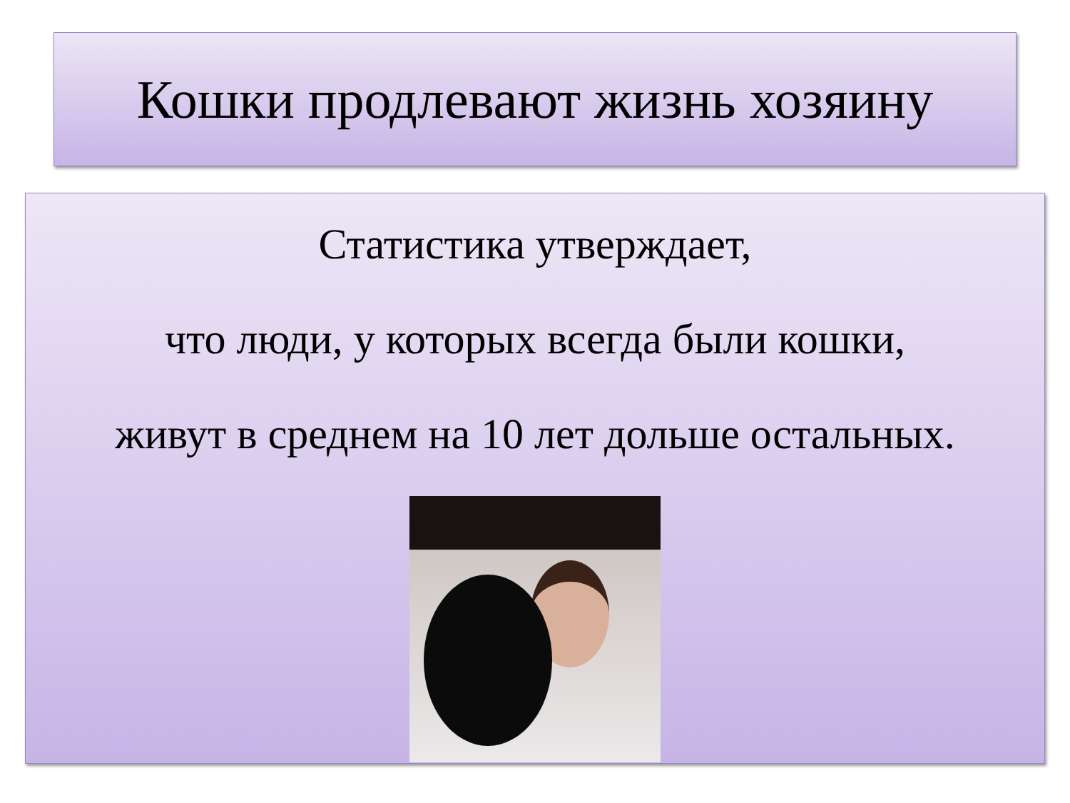Кошки продлевают жизнь хозяину
Статистика утверждает,
что люди, у которых всегда были кошки,
живут в среднем на 10 лет дольше остальных.